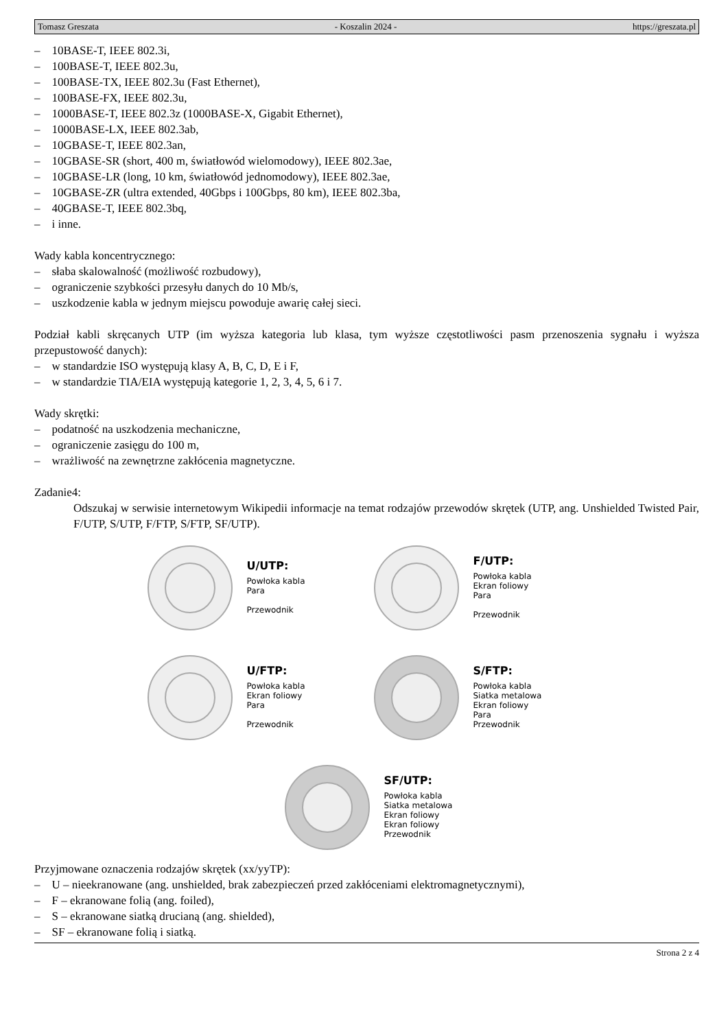Tomasz Greszata - Koszalin 2024 - https://greszata.pl
– 10BASE-T, IEEE 802.3i,
– 100BASE-T, IEEE 802.3u,
– 100BASE-TX, IEEE 802.3u (Fast Ethernet),
– 100BASE-FX, IEEE 802.3u,
– 1000BASE-T, IEEE 802.3z (1000BASE-X, Gigabit Ethernet),
– 1000BASE-LX, IEEE 802.3ab,
– 10GBASE-T, IEEE 802.3an,
– 10GBASE-SR (short, 400 m, światłowód wielomodowy), IEEE 802.3ae,
– 10GBASE-LR (long, 10 km, światłowód jednomodowy), IEEE 802.3ae,
– 10GBASE-ZR (ultra extended, 40Gbps i 100Gbps, 80 km), IEEE 802.3ba,
– 40GBASE-T, IEEE 802.3bq,
– i inne.
Wady kabla koncentrycznego:
– słaba skalowalność (możliwość rozbudowy),
– ograniczenie szybkości przesyłu danych do 10 Mb/s,
– uszkodzenie kabla w jednym miejscu powoduje awarię całej sieci.
Podział kabli skręcanych UTP (im wyższa kategoria lub klasa, tym wyższe częstotliwości pasm przenoszenia sygnału i wyższa przepustowość danych):
– w standardzie ISO występują klasy A, B, C, D, E i F,
– w standardzie TIA/EIA występują kategorie 1, 2, 3, 4, 5, 6 i 7.
Wady skrętki:
– podatność na uszkodzenia mechaniczne,
– ograniczenie zasięgu do 100 m,
– wrażliwość na zewnętrzne zakłócenia magnetyczne.
Zadanie4:
Odszukaj w serwisie internetowym Wikipedii informacje na temat rodzajów przewodów skrętek (UTP, ang. Unshielded Twisted Pair, F/UTP, S/UTP, F/FTP, S/FTP, SF/UTP).
U/UTP:
Powłoka kabla
Para
Przewodnik
F/UTP:
Powłoka kabla
Ekran foliowy
Para
Przewodnik
U/FTP:
Powłoka kabla
Ekran foliowy
Para
Przewodnik
S/FTP:
Powłoka kabla
Siatka metalowa
Ekran foliowy
Para
Przewodnik
SF/UTP:
Powłoka kabla
Siatka metalowa
Ekran foliowy
Ekran foliowy
Przewodnik
Przyjmowane oznaczenia rodzajów skrętek (xx/yyTP):
– U – nieekranowane (ang. unshielded, brak zabezpieczeń przed zakłóceniami elektromagnetycznymi),
– F – ekranowane folią (ang. foiled),
– S – ekranowane siatką drucianą (ang. shielded),
– SF – ekranowane folią i siatką.
Strona 2 z 4